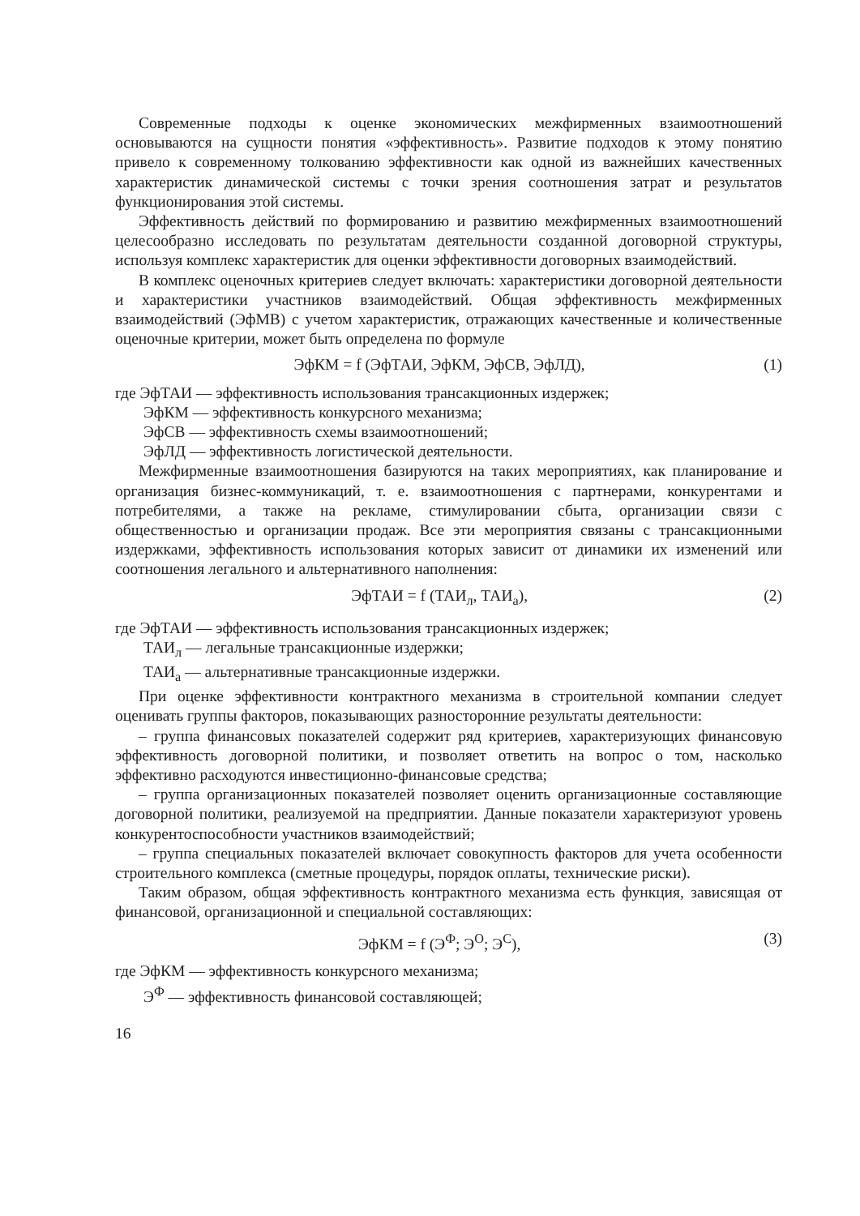Современные подходы к оценке экономических межфирменных взаимоотношений основываются на сущности понятия «эффективность». Развитие подходов к этому понятию привело к современному толкованию эффективности как одной из важнейших качественных характеристик динамической системы с точки зрения соотношения затрат и результатов функционирования этой системы.
Эффективность действий по формированию и развитию межфирменных взаимоотношений целесообразно исследовать по результатам деятельности созданной договорной структуры, используя комплекс характеристик для оценки эффективности договорных взаимодействий.
В комплекс оценочных критериев следует включать: характеристики договорной деятельности и характеристики участников взаимодействий. Общая эффективность межфирменных взаимодействий (ЭфМВ) с учетом характеристик, отражающих качественные и количественные оценочные критерии, может быть определена по формуле
ЭфКМ = f (ЭфТАИ, ЭфКМ, ЭфСВ, ЭфЛД), (1)
где ЭфТАИ — эффективность использования трансакционных издержек;
ЭфКМ — эффективность конкурсного механизма;
ЭфСВ — эффективность схемы взаимоотношений;
ЭфЛД — эффективность логистической деятельности.
Межфирменные взаимоотношения базируются на таких мероприятиях, как планирование и организация бизнес-коммуникаций, т. е. взаимоотношения с партнерами, конкурентами и потребителями, а также на рекламе, стимулировании сбыта, организации связи с общественностью и организации продаж. Все эти мероприятия связаны с трансакционными издержками, эффективность использования которых зависит от динамики их изменений или соотношения легального и альтернативного наполнения:
ЭфТАИ = f (ТАИ<sub>л</sub>, ТАИ<sub>а</sub>), (2)
где ЭфТАИ — эффективность использования трансакционных издержек;
ТАИ<sub>л</sub> — легальные трансакционные издержки;
ТАИ<sub>а</sub> — альтернативные трансакционные издержки.
При оценке эффективности контрактного механизма в строительной компании следует оценивать группы факторов, показывающих разносторонние результаты деятельности:
– группа финансовых показателей содержит ряд критериев, характеризующих финансовую эффективность договорной политики, и позволяет ответить на вопрос о том, насколько эффективно расходуются инвестиционно-финансовые средства;
– группа организационных показателей позволяет оценить организационные составляющие договорной политики, реализуемой на предприятии. Данные показатели характеризуют уровень конкурентоспособности участников взаимодействий;
– группа специальных показателей включает совокупность факторов для учета особенности строительного комплекса (сметные процедуры, порядок оплаты, технические риски).
Таким образом, общая эффективность контрактного механизма есть функция, зависящая от финансовой, организационной и специальной составляющих:
ЭфКМ = f (Э<sup>Ф</sup>; Э<sup>О</sup>; Э<sup>С</sup>), (3)
где ЭфКМ — эффективность конкурсного механизма;
Э<sup>Ф</sup> — эффективность финансовой составляющей;
16